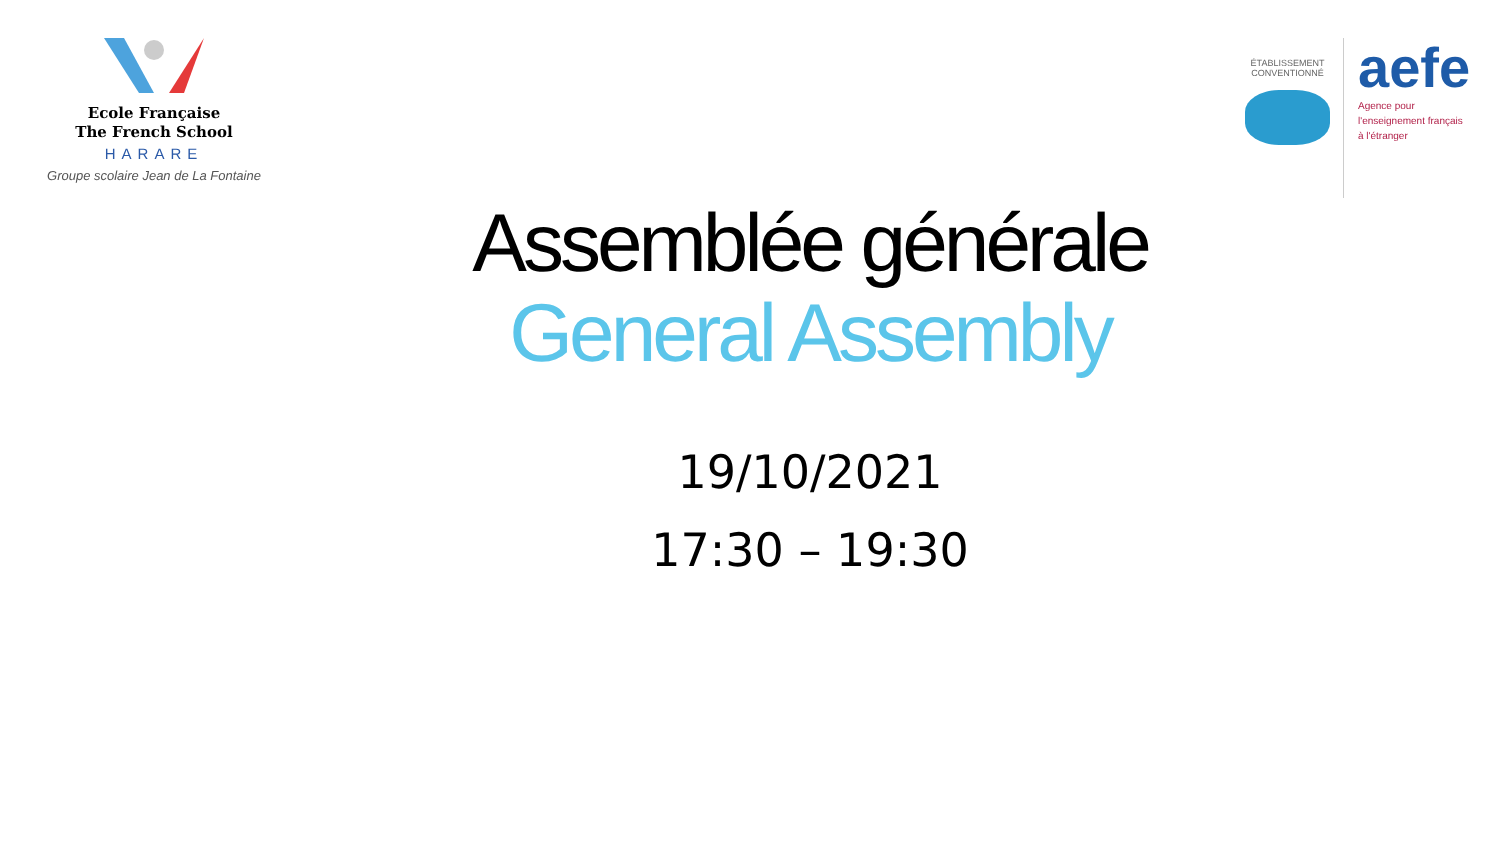Ecole Française
The French School
HARARE
Groupe scolaire Jean de La Fontaine
ÉTABLISSEMENT CONVENTIONNÉ
aefe
Agence pour
l'enseignement français
à l'étranger
Assemblée générale
General Assembly
19/10/2021
17:30 – 19:30